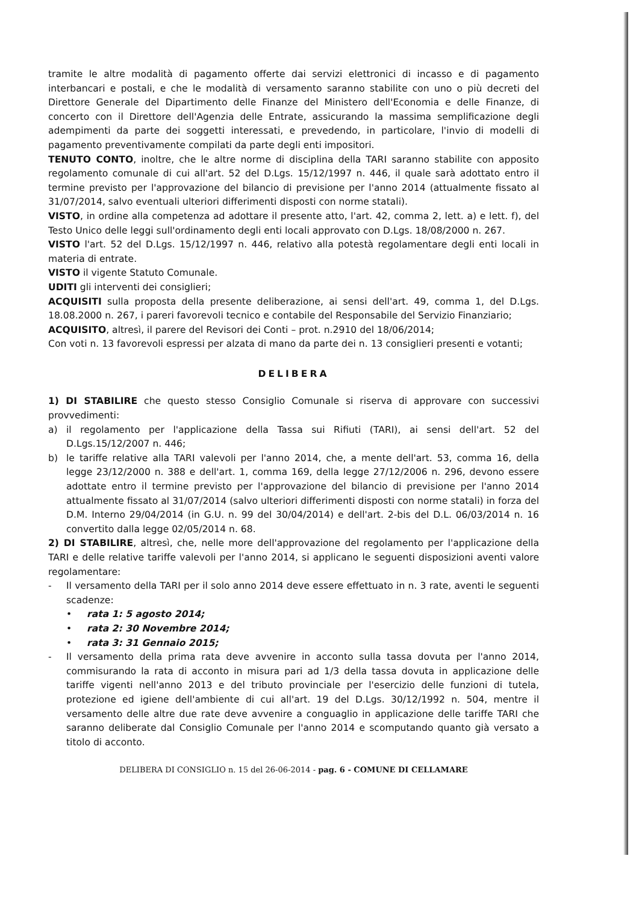tramite le altre modalità di pagamento offerte dai servizi elettronici di incasso e di pagamento interbancari e postali, e che le modalità di versamento saranno stabilite con uno o più decreti del Direttore Generale del Dipartimento delle Finanze del Ministero dell'Economia e delle Finanze, di concerto con il Direttore dell'Agenzia delle Entrate, assicurando la massima semplificazione degli adempimenti da parte dei soggetti interessati, e prevedendo, in particolare, l'invio di modelli di pagamento preventivamente compilati da parte degli enti impositori.
TENUTO CONTO, inoltre, che le altre norme di disciplina della TARI saranno stabilite con apposito regolamento comunale di cui all'art. 52 del D.Lgs. 15/12/1997 n. 446, il quale sarà adottato entro il termine previsto per l'approvazione del bilancio di previsione per l'anno 2014 (attualmente fissato al 31/07/2014, salvo eventuali ulteriori differimenti disposti con norme statali).
VISTO, in ordine alla competenza ad adottare il presente atto, l'art. 42, comma 2, lett. a) e lett. f), del Testo Unico delle leggi sull'ordinamento degli enti locali approvato con D.Lgs. 18/08/2000 n. 267.
VISTO l'art. 52 del D.Lgs. 15/12/1997 n. 446, relativo alla potestà regolamentare degli enti locali in materia di entrate.
VISTO il vigente Statuto Comunale.
UDITI gli interventi dei consiglieri;
ACQUISITI sulla proposta della presente deliberazione, ai sensi dell'art. 49, comma 1, del D.Lgs. 18.08.2000 n. 267, i pareri favorevoli tecnico e contabile del Responsabile del Servizio Finanziario;
ACQUISITO, altresì, il parere del Revisori dei Conti – prot. n.2910 del 18/06/2014;
Con voti n. 13 favorevoli espressi per alzata di mano da parte dei n. 13 consiglieri presenti e votanti;
DELIBERA
1) DI STABILIRE che questo stesso Consiglio Comunale si riserva di approvare con successivi provvedimenti:
a) il regolamento per l'applicazione della Tassa sui Rifiuti (TARI), ai sensi dell'art. 52 del D.Lgs.15/12/2007 n. 446;
b) le tariffe relative alla TARI valevoli per l'anno 2014, che, a mente dell'art. 53, comma 16, della legge 23/12/2000 n. 388 e dell'art. 1, comma 169, della legge 27/12/2006 n. 296, devono essere adottate entro il termine previsto per l'approvazione del bilancio di previsione per l'anno 2014 attualmente fissato al 31/07/2014 (salvo ulteriori differimenti disposti con norme statali) in forza del D.M. Interno 29/04/2014 (in G.U. n. 99 del 30/04/2014) e dell'art. 2-bis del D.L. 06/03/2014 n. 16 convertito dalla legge 02/05/2014 n. 68.
2) DI STABILIRE, altresì, che, nelle more dell'approvazione del regolamento per l'applicazione della TARI e delle relative tariffe valevoli per l'anno 2014, si applicano le seguenti disposizioni aventi valore regolamentare:
- Il versamento della TARI per il solo anno 2014 deve essere effettuato in n. 3 rate, aventi le seguenti scadenze:
• rata 1: 5 agosto 2014;
• rata 2: 30 Novembre 2014;
• rata 3: 31 Gennaio 2015;
- Il versamento della prima rata deve avvenire in acconto sulla tassa dovuta per l'anno 2014, commisurando la rata di acconto in misura pari ad 1/3 della tassa dovuta in applicazione delle tariffe vigenti nell'anno 2013 e del tributo provinciale per l'esercizio delle funzioni di tutela, protezione ed igiene dell'ambiente di cui all'art. 19 del D.Lgs. 30/12/1992 n. 504, mentre il versamento delle altre due rate deve avvenire a conguaglio in applicazione delle tariffe TARI che saranno deliberate dal Consiglio Comunale per l'anno 2014 e scomputando quanto già versato a titolo di acconto.
DELIBERA DI CONSIGLIO n. 15 del 26-06-2014 - pag. 6 - COMUNE DI CELLAMARE